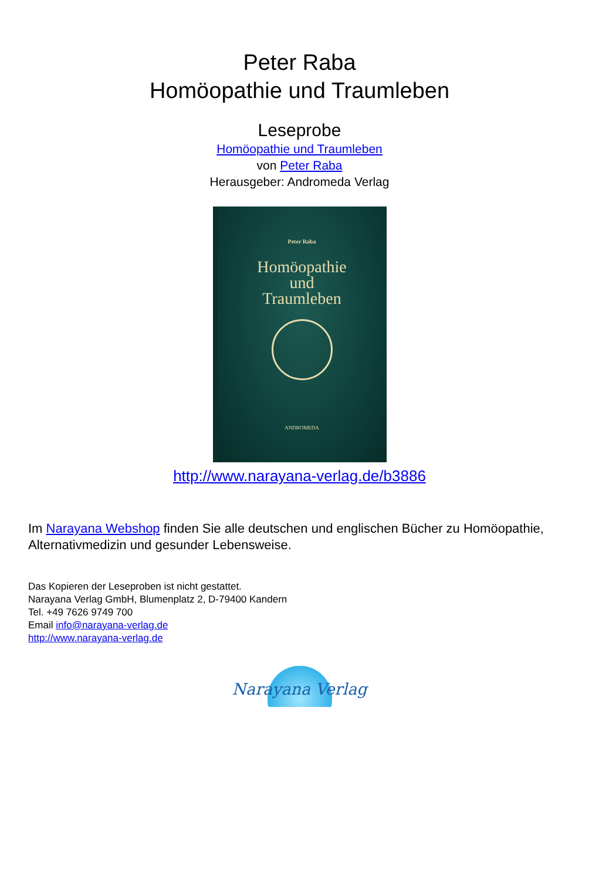Peter Raba
Homöopathie und Traumleben
Leseprobe
Homöopathie und Traumleben
von Peter Raba
Herausgeber: Andromeda Verlag
Peter Raba
Homöopathie
und
Traumleben
ANDROMEDA
http://www.narayana-verlag.de/b3886
Im Narayana Webshop finden Sie alle deutschen und englischen Bücher zu Homöopathie, Alternativmedizin und gesunder Lebensweise.
Das Kopieren der Leseproben ist nicht gestattet.
Narayana Verlag GmbH, Blumenplatz 2, D-79400 Kandern
Tel. +49 7626 9749 700
Email info@narayana-verlag.de
http://www.narayana-verlag.de
Narayana Verlag